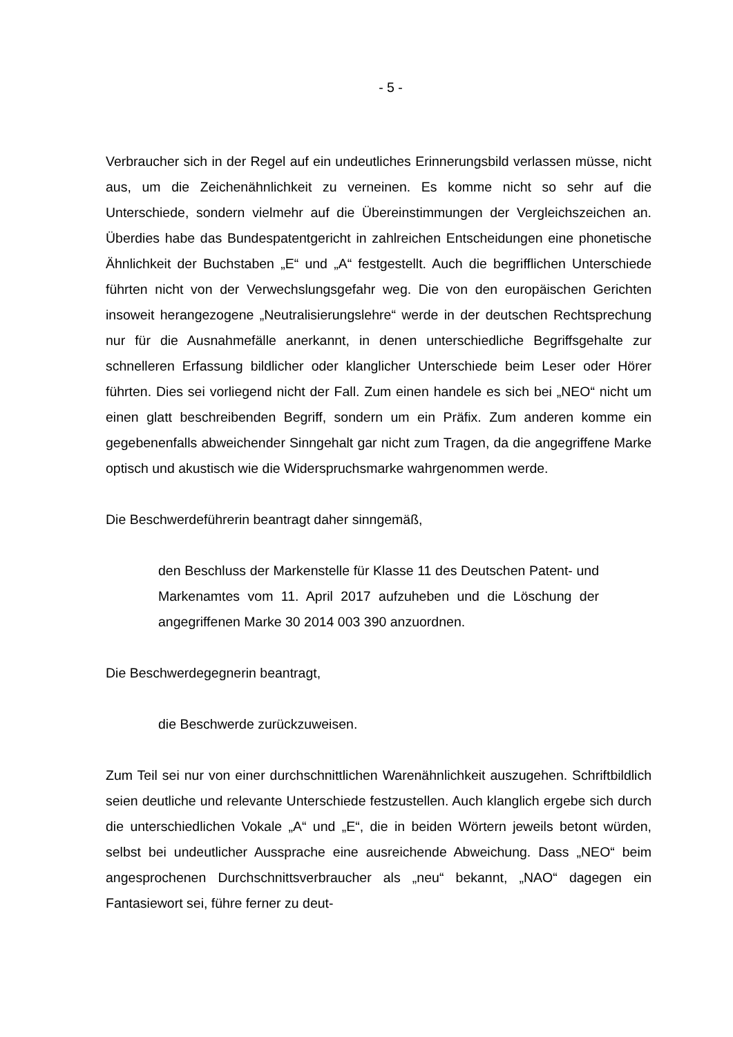- 5 -
Verbraucher sich in der Regel auf ein undeutliches Erinnerungsbild verlassen müsse, nicht aus, um die Zeichenähnlichkeit zu verneinen. Es komme nicht so sehr auf die Unterschiede, sondern vielmehr auf die Übereinstimmungen der Vergleichszeichen an. Überdies habe das Bundespatentgericht in zahlreichen Entscheidungen eine phonetische Ähnlichkeit der Buchstaben „E“ und „A“ festgestellt. Auch die begrifflichen Unterschiede führten nicht von der Verwechslungsgefahr weg. Die von den europäischen Gerichten insoweit herangezogene „Neutralisierungslehre“ werde in der deutschen Rechtsprechung nur für die Ausnahmefälle anerkannt, in denen unterschiedliche Begriffsgehalte zur schnelleren Erfassung bildlicher oder klanglicher Unterschiede beim Leser oder Hörer führten. Dies sei vorliegend nicht der Fall. Zum einen handele es sich bei „NEO“ nicht um einen glatt beschreibenden Begriff, sondern um ein Präfix. Zum anderen komme ein gegebenenfalls abweichender Sinngehalt gar nicht zum Tragen, da die angegriffene Marke optisch und akustisch wie die Widerspruchsmarke wahrgenommen werde.
Die Beschwerdeführerin beantragt daher sinngemäß,
den Beschluss der Markenstelle für Klasse 11 des Deutschen Patent- und Markenamtes vom 11. April 2017 aufzuheben und die Löschung der angegriffenen Marke 30 2014 003 390 anzuordnen.
Die Beschwerdegegnerin beantragt,
die Beschwerde zurückzuweisen.
Zum Teil sei nur von einer durchschnittlichen Warenähnlichkeit auszugehen. Schriftbildlich seien deutliche und relevante Unterschiede festzustellen. Auch klanglich ergebe sich durch die unterschiedlichen Vokale „A“ und „E“, die in beiden Wörtern jeweils betont würden, selbst bei undeutlicher Aussprache eine ausreichende Abweichung. Dass „NEO“ beim angesprochenen Durchschnittsverbraucher als „neu“ bekannt, „NAO“ dagegen ein Fantasiewort sei, führe ferner zu deut-